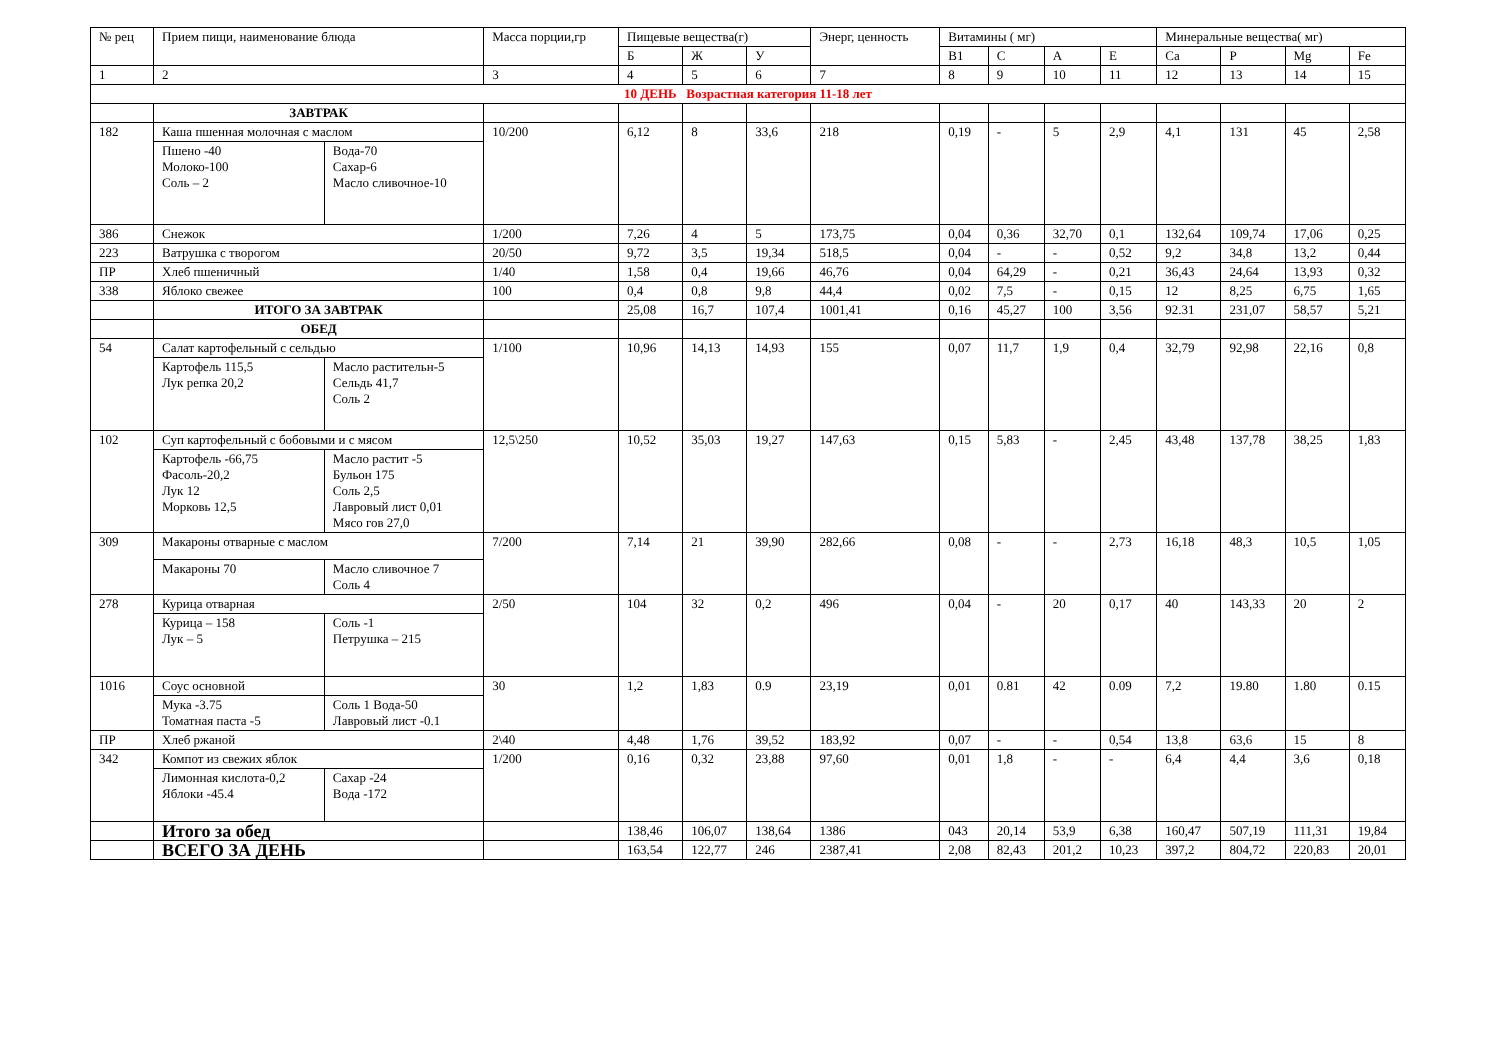| № рец | Прием пищи, наименование блюда | | Масса порции,гр | Пищевые вещества(г) | | | Энерг, ценность | Витамины ( мг) | | | | Минеральные вещества( мг) | | | |
| --- | --- | --- | --- | --- | --- | --- | --- | --- | --- | --- | --- | --- | --- | --- | --- |
| | | | | Б | Ж | У | | В1 | С | А | Е | Са | Р | Mg | Fe |
| 1 | 2 | | 3 | 4 | 5 | 6 | 7 | 8 | 9 | 10 | 11 | 12 | 13 | 14 | 15 |
| 10 ДЕНЬ Возрастная категория 11-18 лет | | | | | | | | | | | | | | | |
| | ЗАВТРАК | | | | | | | | | | | | | | |
| 182 | Каша пшенная молочная с маслом | | 10/200 | 6,12 | 8 | 33,6 | 218 | 0,19 | - | 5 | 2,9 | 4,1 | 131 | 45 | 2,58 |
| | Пшено -40 Молоко-100 Соль – 2 | Вода-70 Сахар-6 Масло сливочное-10 | | | | | | | | | | | | | |
| 386 | Снежок | | 1/200 | 7,26 | 4 | 5 | 173,75 | 0,04 | 0,36 | 32,70 | 0,1 | 132,64 | 109,74 | 17,06 | 0,25 |
| 223 | Ватрушка с творогом | | 20/50 | 9,72 | 3,5 | 19,34 | 518,5 | 0,04 | - | - | 0,52 | 9,2 | 34,8 | 13,2 | 0,44 |
| ПР | Хлеб пшеничный | | 1/40 | 1,58 | 0,4 | 19,66 | 46,76 | 0,04 | 64,29 | - | 0,21 | 36,43 | 24,64 | 13,93 | 0,32 |
| 338 | Яблоко свежее | | 100 | 0,4 | 0,8 | 9,8 | 44,4 | 0,02 | 7,5 | - | 0,15 | 12 | 8,25 | 6,75 | 1,65 |
| | ИТОГО ЗА ЗАВТРАК | | | 25,08 | 16,7 | 107,4 | 1001,41 | 0,16 | 45,27 | 100 | 3,56 | 92.31 | 231,07 | 58,57 | 5,21 |
| | ОБЕД | | | | | | | | | | | | | | |
| 54 | Салат картофельный с сельдью | | 1/100 | 10,96 | 14,13 | 14,93 | 155 | 0,07 | 11,7 | 1,9 | 0,4 | 32,79 | 92,98 | 22,16 | 0,8 |
| | Картофель 115,5 Лук репка 20,2 | Масло растительн-5 Сельдь 41,7 Соль 2 | | | | | | | | | | | | | |
| 102 | Суп картофельный с бобовыми и с мясом | | 12,5\250 | 10,52 | 35,03 | 19,27 | 147,63 | 0,15 | 5,83 | - | 2,45 | 43,48 | 137,78 | 38,25 | 1,83 |
| | Картофель -66,75 Фасоль-20,2 Лук 12 Морковь 12,5 | Масло растит -5 Бульон 175 Соль 2,5 Лавровый лист 0,01 Мясо гов 27,0 | | | | | | | | | | | | | |
| 309 | Макароны отварные с маслом | | 7/200 | 7,14 | 21 | 39,90 | 282,66 | 0,08 | - | - | 2,73 | 16,18 | 48,3 | 10,5 | 1,05 |
| | Макароны 70 | Масло сливочное 7 Соль 4 | | | | | | | | | | | | | |
| 278 | Курица отварная | | 2/50 | 104 | 32 | 0,2 | 496 | 0,04 | - | 20 | 0,17 | 40 | 143,33 | 20 | 2 |
| | Курица – 158 Лук – 5 | Соль -1 Петрушка – 215 | | | | | | | | | | | | | |
| 1016 | Соус основной | | 30 | 1,2 | 1,83 | 0.9 | 23,19 | 0,01 | 0.81 | 42 | 0.09 | 7,2 | 19.80 | 1.80 | 0.15 |
| | Мука -3.75 Томатная паста -5 | Соль 1 Вода-50 Лавровый лист -0.1 | | | | | | | | | | | | | |
| ПР | Хлеб ржаной | | 2\40 | 4,48 | 1,76 | 39,52 | 183,92 | 0,07 | - | - | 0,54 | 13,8 | 63,6 | 15 | 8 |
| 342 | Компот из свежих яблок | | 1/200 | 0,16 | 0,32 | 23,88 | 97,60 | 0,01 | 1,8 | - | - | 6,4 | 4,4 | 3,6 | 0,18 |
| | Лимонная кислота-0,2 Яблоки -45.4 | Сахар -24 Вода -172 | | | | | | | | | | | | | |
| | Итого за обед | | | 138,46 | 106,07 | 138,64 | 1386 | 043 | 20,14 | 53,9 | 6,38 | 160,47 | 507,19 | 111,31 | 19,84 |
| | ВСЕГО ЗА ДЕНЬ | | | 163,54 | 122,77 | 246 | 2387,41 | 2,08 | 82,43 | 201,2 | 10,23 | 397,2 | 804,72 | 220,83 | 20,01 |